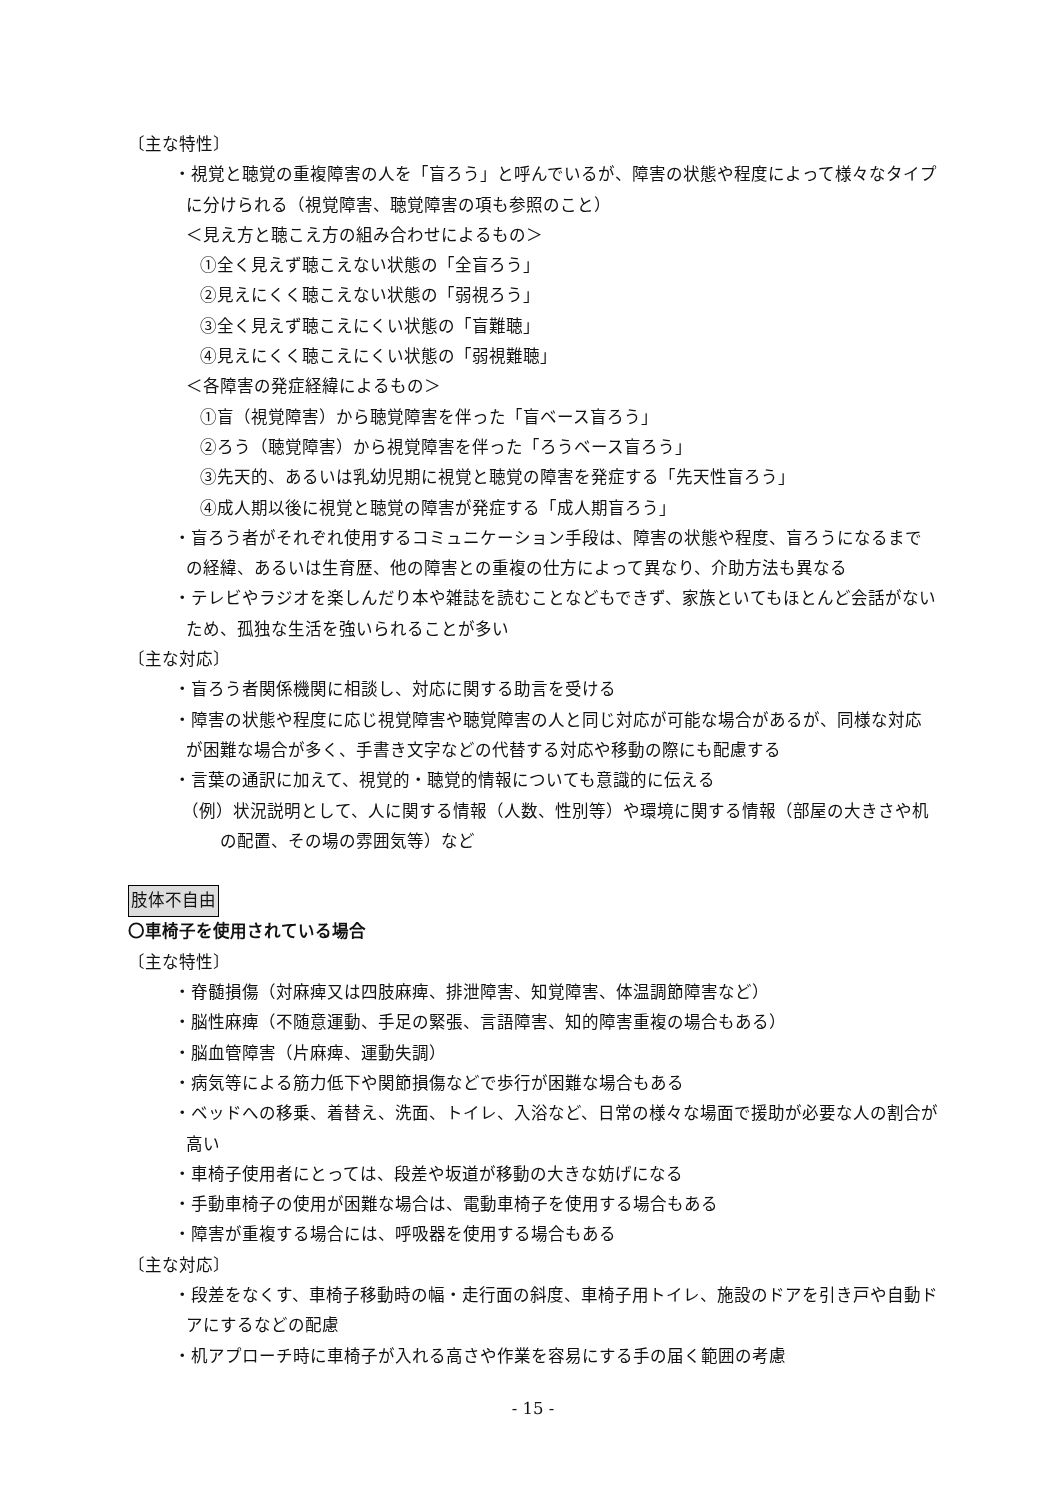〔主な特性〕
・視覚と聴覚の重複障害の人を「盲ろう」と呼んでいるが、障害の状態や程度によって様々なタイプに分けられる（視覚障害、聴覚障害の項も参照のこと）
＜見え方と聴こえ方の組み合わせによるもの＞
①全く見えず聴こえない状態の「全盲ろう」
②見えにくく聴こえない状態の「弱視ろう」
③全く見えず聴こえにくい状態の「盲難聴」
④見えにくく聴こえにくい状態の「弱視難聴」
＜各障害の発症経緯によるもの＞
①盲（視覚障害）から聴覚障害を伴った「盲ベース盲ろう」
②ろう（聴覚障害）から視覚障害を伴った「ろうベース盲ろう」
③先天的、あるいは乳幼児期に視覚と聴覚の障害を発症する「先天性盲ろう」
④成人期以後に視覚と聴覚の障害が発症する「成人期盲ろう」
・盲ろう者がそれぞれ使用するコミュニケーション手段は、障害の状態や程度、盲ろうになるまでの経緯、あるいは生育歴、他の障害との重複の仕方によって異なり、介助方法も異なる
・テレビやラジオを楽しんだり本や雑誌を読むことなどもできず、家族といてもほとんど会話がないため、孤独な生活を強いられることが多い
〔主な対応〕
・盲ろう者関係機関に相談し、対応に関する助言を受ける
・障害の状態や程度に応じ視覚障害や聴覚障害の人と同じ対応が可能な場合があるが、同様な対応が困難な場合が多く、手書き文字などの代替する対応や移動の際にも配慮する
・言葉の通訳に加えて、視覚的・聴覚的情報についても意識的に伝える
（例）状況説明として、人に関する情報（人数、性別等）や環境に関する情報（部屋の大きさや机の配置、その場の雰囲気等）など
肢体不自由
〇車椅子を使用されている場合
〔主な特性〕
・脊髄損傷（対麻痺又は四肢麻痺、排泄障害、知覚障害、体温調節障害など）
・脳性麻痺（不随意運動、手足の緊張、言語障害、知的障害重複の場合もある）
・脳血管障害（片麻痺、運動失調）
・病気等による筋力低下や関節損傷などで歩行が困難な場合もある
・ベッドへの移乗、着替え、洗面、トイレ、入浴など、日常の様々な場面で援助が必要な人の割合が高い
・車椅子使用者にとっては、段差や坂道が移動の大きな妨げになる
・手動車椅子の使用が困難な場合は、電動車椅子を使用する場合もある
・障害が重複する場合には、呼吸器を使用する場合もある
〔主な対応〕
・段差をなくす、車椅子移動時の幅・走行面の斜度、車椅子用トイレ、施設のドアを引き戸や自動ドアにするなどの配慮
・机アプローチ時に車椅子が入れる高さや作業を容易にする手の届く範囲の考慮
- 15 -